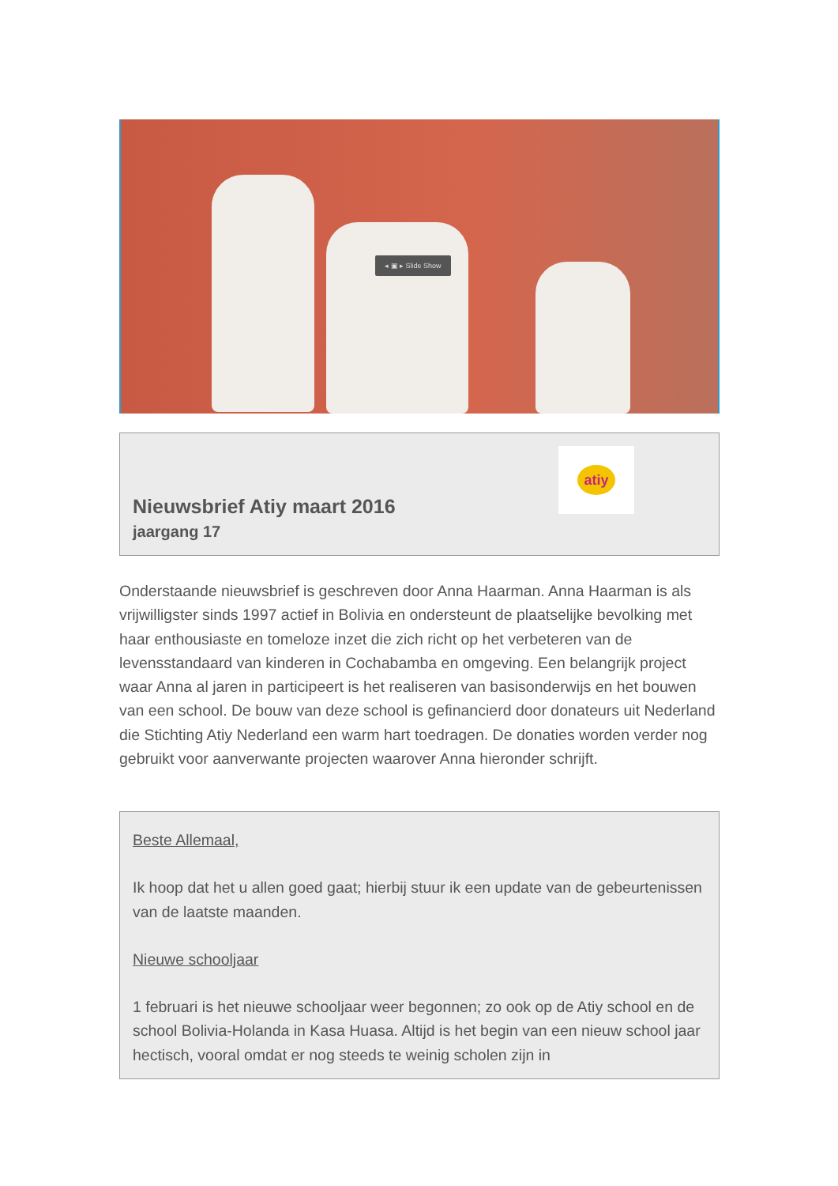◂ ▣ ▸ Slide Show
atiy
Nieuwsbrief Atiy maart 2016
jaargang 17
Onderstaande nieuwsbrief is geschreven door Anna Haarman. Anna Haarman is als vrijwilligster sinds 1997 actief in Bolivia en ondersteunt de plaatselijke bevolking met haar enthousiaste en tomeloze inzet die zich richt op het verbeteren van de levensstandaard van kinderen in Cochabamba en omgeving. Een belangrijk project waar Anna al jaren in participeert is het realiseren van basisonderwijs en het bouwen van een school. De bouw van deze school is gefinancierd door donateurs uit Nederland die Stichting Atiy Nederland een warm hart toedragen. De donaties worden verder nog gebruikt voor aanverwante projecten waarover Anna hieronder schrijft.
Beste Allemaal,
Ik hoop dat het u allen goed gaat; hierbij stuur ik een update van de gebeurtenissen van de laatste maanden.
Nieuwe schooljaar
1 februari is het nieuwe schooljaar weer begonnen; zo ook op de Atiy school en de school Bolivia-Holanda in Kasa Huasa. Altijd is het begin van een nieuw school jaar hectisch, vooral omdat er nog steeds te weinig scholen zijn in